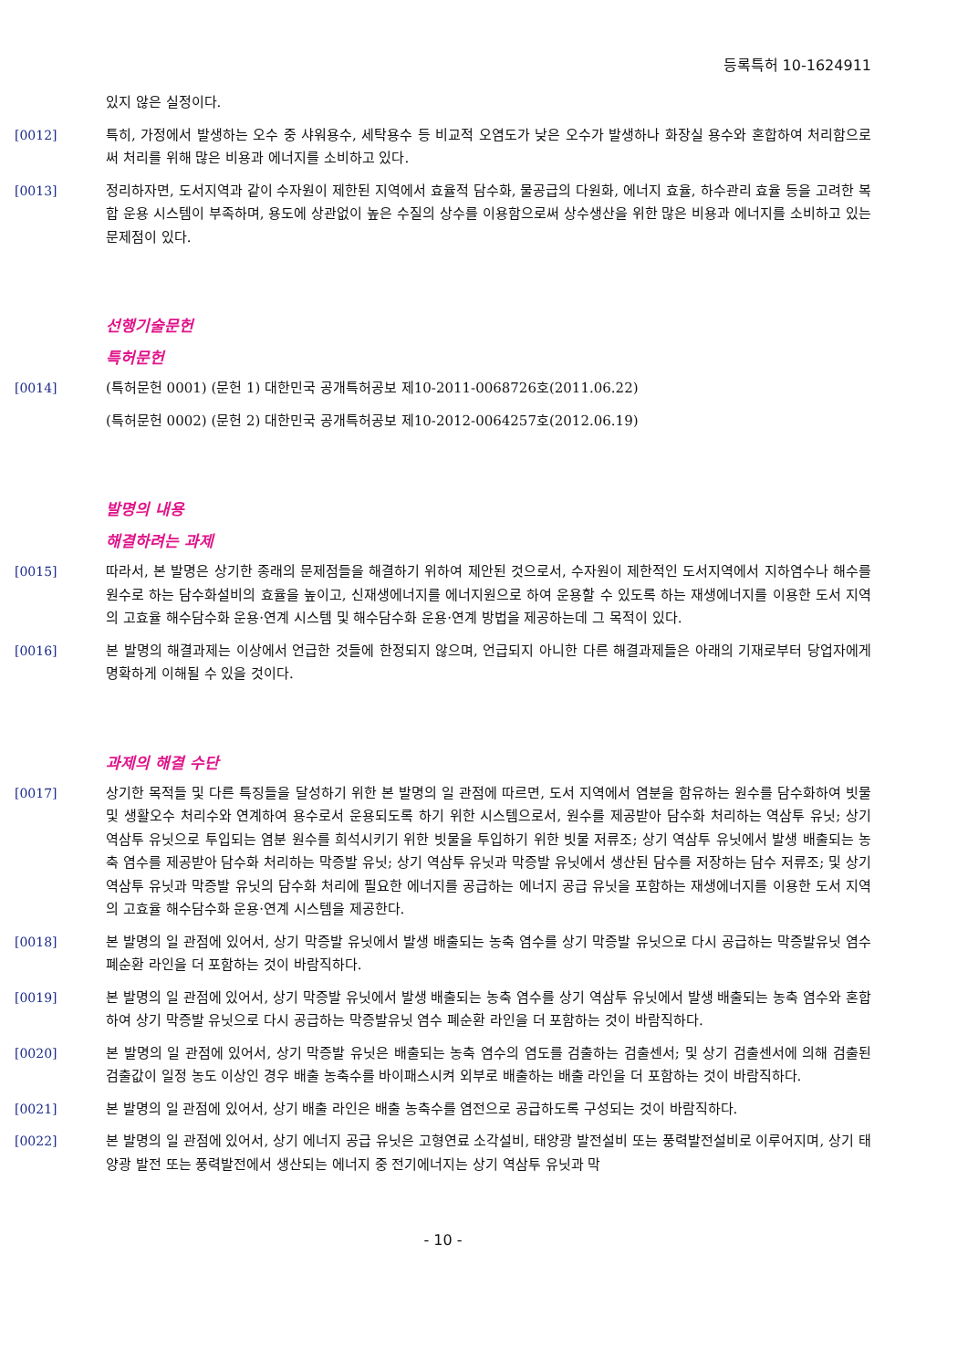등록특허 10-1624911
있지 않은 실정이다.
[0012] 특히, 가정에서 발생하는 오수 중 샤워용수, 세탁용수 등 비교적 오염도가 낮은 오수가 발생하나 화장실 용수와 혼합하여 처리함으로써 처리를 위해 많은 비용과 에너지를 소비하고 있다.
[0013] 정리하자면, 도서지역과 같이 수자원이 제한된 지역에서 효율적 담수화, 물공급의 다원화, 에너지 효율, 하수관리 효율 등을 고려한 복합 운용 시스템이 부족하며, 용도에 상관없이 높은 수질의 상수를 이용함으로써 상수생산을 위한 많은 비용과 에너지를 소비하고 있는 문제점이 있다.
선행기술문헌
특허문헌
[0014] (특허문헌 0001) (문헌 1) 대한민국 공개특허공보 제10-2011-0068726호(2011.06.22)
(특허문헌 0002) (문헌 2) 대한민국 공개특허공보 제10-2012-0064257호(2012.06.19)
발명의 내용
해결하려는 과제
[0015] 따라서, 본 발명은 상기한 종래의 문제점들을 해결하기 위하여 제안된 것으로서, 수자원이 제한적인 도서지역에서 지하염수나 해수를 원수로 하는 담수화설비의 효율을 높이고, 신재생에너지를 에너지원으로 하여 운용할 수 있도록 하는 재생에너지를 이용한 도서 지역의 고효율 해수담수화 운용·연계 시스템 및 해수담수화 운용·연계 방법을 제공하는데 그 목적이 있다.
[0016] 본 발명의 해결과제는 이상에서 언급한 것들에 한정되지 않으며, 언급되지 아니한 다른 해결과제들은 아래의 기재로부터 당업자에게 명확하게 이해될 수 있을 것이다.
과제의 해결 수단
[0017] 상기한 목적들 및 다른 특징들을 달성하기 위한 본 발명의 일 관점에 따르면, 도서 지역에서 염분을 함유하는 원수를 담수화하여 빗물 및 생활오수 처리수와 연계하여 용수로서 운용되도록 하기 위한 시스템으로서, 원수를 제공받아 담수화 처리하는 역삼투 유닛; 상기 역삼투 유닛으로 투입되는 염분 원수를 희석시키기 위한 빗물을 투입하기 위한 빗물 저류조; 상기 역삼투 유닛에서 발생 배출되는 농축 염수를 제공받아 담수화 처리하는 막증발 유닛; 상기 역삼투 유닛과 막증발 유닛에서 생산된 담수를 저장하는 담수 저류조; 및 상기 역삼투 유닛과 막증발 유닛의 담수화 처리에 필요한 에너지를 공급하는 에너지 공급 유닛을 포함하는 재생에너지를 이용한 도서 지역의 고효율 해수담수화 운용·연계 시스템을 제공한다.
[0018] 본 발명의 일 관점에 있어서, 상기 막증발 유닛에서 발생 배출되는 농축 염수를 상기 막증발 유닛으로 다시 공급하는 막증발유닛 염수 폐순환 라인을 더 포함하는 것이 바람직하다.
[0019] 본 발명의 일 관점에 있어서, 상기 막증발 유닛에서 발생 배출되는 농축 염수를 상기 역삼투 유닛에서 발생 배출되는 농축 염수와 혼합하여 상기 막증발 유닛으로 다시 공급하는 막증발유닛 염수 폐순환 라인을 더 포함하는 것이 바람직하다.
[0020] 본 발명의 일 관점에 있어서, 상기 막증발 유닛은 배출되는 농축 염수의 염도를 검출하는 검출센서; 및 상기 검출센서에 의해 검출된 검출값이 일정 농도 이상인 경우 배출 농축수를 바이패스시켜 외부로 배출하는 배출 라인을 더 포함하는 것이 바람직하다.
[0021] 본 발명의 일 관점에 있어서, 상기 배출 라인은 배출 농축수를 염전으로 공급하도록 구성되는 것이 바람직하다.
[0022] 본 발명의 일 관점에 있어서, 상기 에너지 공급 유닛은 고형연료 소각설비, 태양광 발전설비 또는 풍력발전설비로 이루어지며, 상기 태양광 발전 또는 풍력발전에서 생산되는 에너지 중 전기에너지는 상기 역삼투 유닛과 막
- 10 -